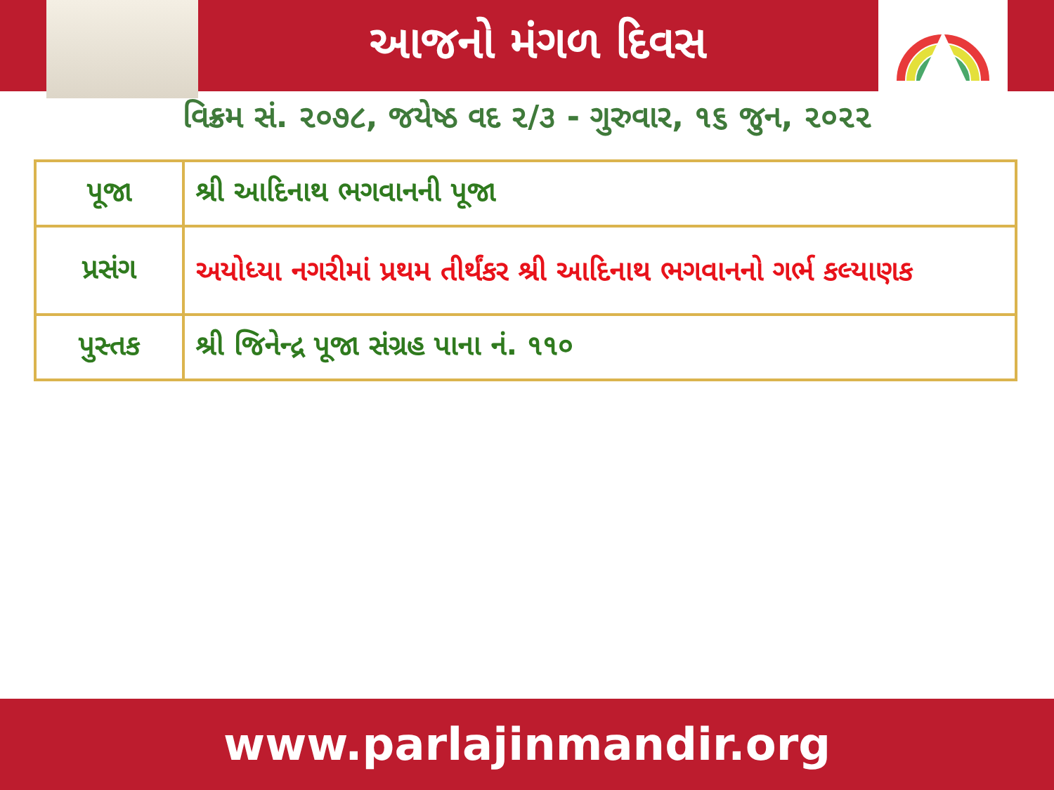આજનો મંગળ દિવસ
વિક્રમ સં. ૨૦૭૮, જયેષ્ઠ વદ ૨/૩ - ગુરુવાર, ૧૬ જુન, ૨૦૨૨
| પૂજા | શ્રી આદિનાથ ભગવાનની પૂજા |
| પ્રસંગ | અયોધ્યા નગરીમાં પ્રથમ તીર્થંકર શ્રી આદિનાથ ભગવાનનો ગર્ભ કલ્યાણક |
| પુસ્તક | શ્રી જિનેન્દ્ર પૂજા સંગ્રહ પાના નં. ૧૧૦ |
www.parlajinmandir.org